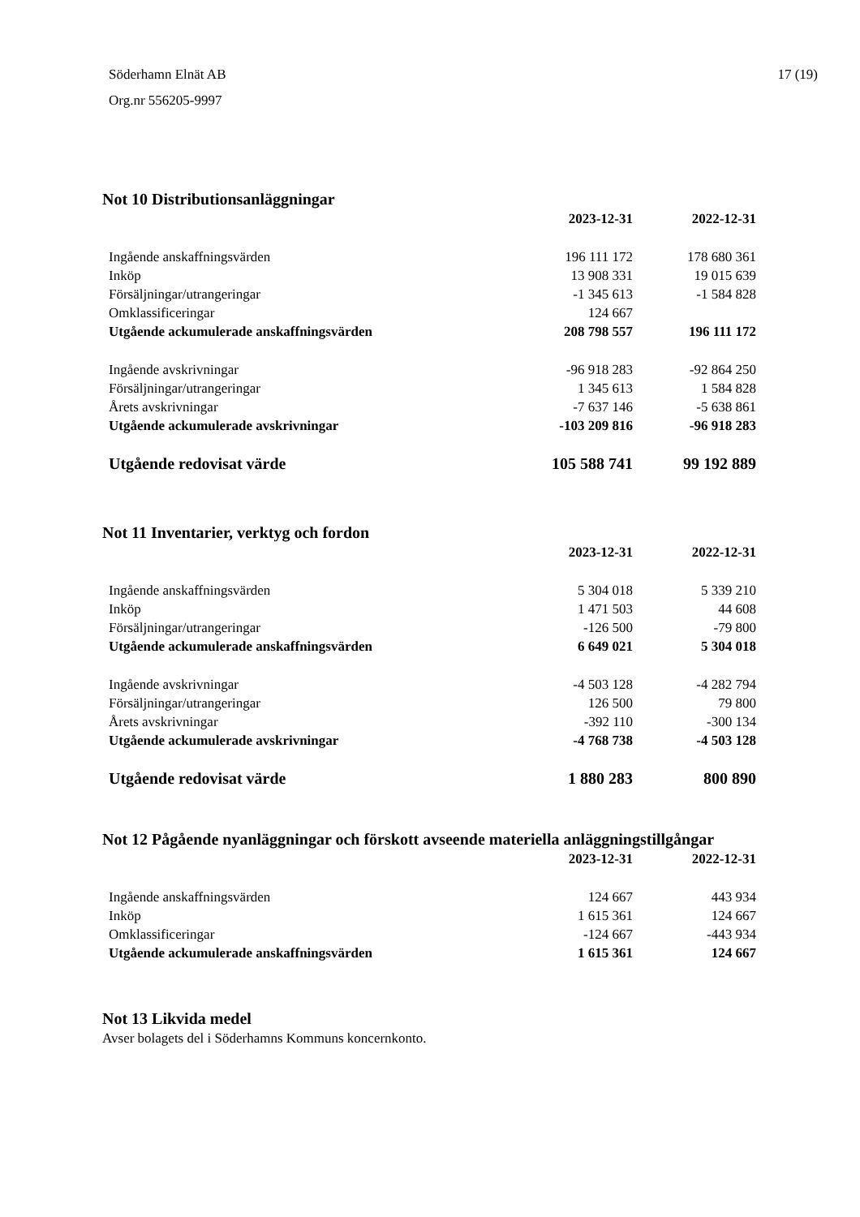Söderhamn Elnät AB
Org.nr 556205-9997
17 (19)
Not 10 Distributionsanläggningar
| | 2023-12-31 | 2022-12-31 |
| Ingående anskaffningsvärden | 196 111 172 | 178 680 361 |
| Inköp | 13 908 331 | 19 015 639 |
| Försäljningar/utrangeringar | -1 345 613 | -1 584 828 |
| Omklassificeringar | 124 667 | |
| Utgående ackumulerade anskaffningsvärden | 208 798 557 | 196 111 172 |
| Ingående avskrivningar | -96 918 283 | -92 864 250 |
| Försäljningar/utrangeringar | 1 345 613 | 1 584 828 |
| Årets avskrivningar | -7 637 146 | -5 638 861 |
| Utgående ackumulerade avskrivningar | -103 209 816 | -96 918 283 |
| Utgående redovisat värde | 105 588 741 | 99 192 889 |
Not 11 Inventarier, verktyg och fordon
| | 2023-12-31 | 2022-12-31 |
| Ingående anskaffningsvärden | 5 304 018 | 5 339 210 |
| Inköp | 1 471 503 | 44 608 |
| Försäljningar/utrangeringar | -126 500 | -79 800 |
| Utgående ackumulerade anskaffningsvärden | 6 649 021 | 5 304 018 |
| Ingående avskrivningar | -4 503 128 | -4 282 794 |
| Försäljningar/utrangeringar | 126 500 | 79 800 |
| Årets avskrivningar | -392 110 | -300 134 |
| Utgående ackumulerade avskrivningar | -4 768 738 | -4 503 128 |
| Utgående redovisat värde | 1 880 283 | 800 890 |
Not 12 Pågående nyanläggningar och förskott avseende materiella anläggningstillgångar
| | 2023-12-31 | 2022-12-31 |
| Ingående anskaffningsvärden | 124 667 | 443 934 |
| Inköp | 1 615 361 | 124 667 |
| Omklassificeringar | -124 667 | -443 934 |
| Utgående ackumulerade anskaffningsvärden | 1 615 361 | 124 667 |
Not 13 Likvida medel
Avser bolagets del i Söderhamns Kommuns koncernkonto.